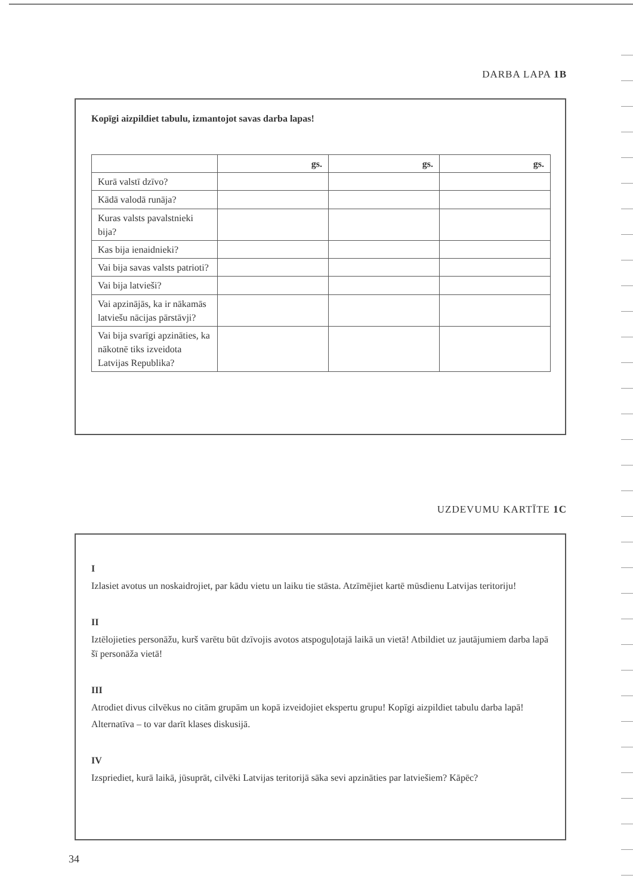DARBA LAPA 1B
Kopīgi aizpildiet tabulu, izmantojot savas darba lapas!
| | gs. | gs. | gs. |
| --- | --- | --- | --- |
| Kurā valstī dzīvo? | | | |
| Kādā valodā runāja? | | | |
| Kuras valsts pavalstnieki bija? | | | |
| Kas bija ienaidnieki? | | | |
| Vai bija savas valsts patrioti? | | | |
| Vai bija latvieši? | | | |
| Vai apzinājās, ka ir nākamās latviešu nācijas pārstāvji? | | | |
| Vai bija svarīgi apzināties, ka nākotnē tiks izveidota Latvijas Republika? | | | |
UZDEVUMU KARTĪTE 1C
I
Izlasiet avotus un noskaidrojiet, par kādu vietu un laiku tie stāsta. Atzīmējiet kartē mūsdienu Latvijas teritoriju!
II
Iztēlojieties personāžu, kurš varētu būt dzīvojis avotos atspoguļotajā laikā un vietā! Atbildiet uz jautājumiem darba lapā šī personāža vietā!
III
Atrodiet divus cilvēkus no citām grupām un kopā izveidojiet ekspertu grupu! Kopīgi aizpildiet tabulu darba lapā!
Alternatīva – to var darīt klases diskusijā.
IV
Izspriediet, kurā laikā, jūsuprāt, cilvēki Latvijas teritorijā sāka sevi apzināties par latviešiem? Kāpēc?
34